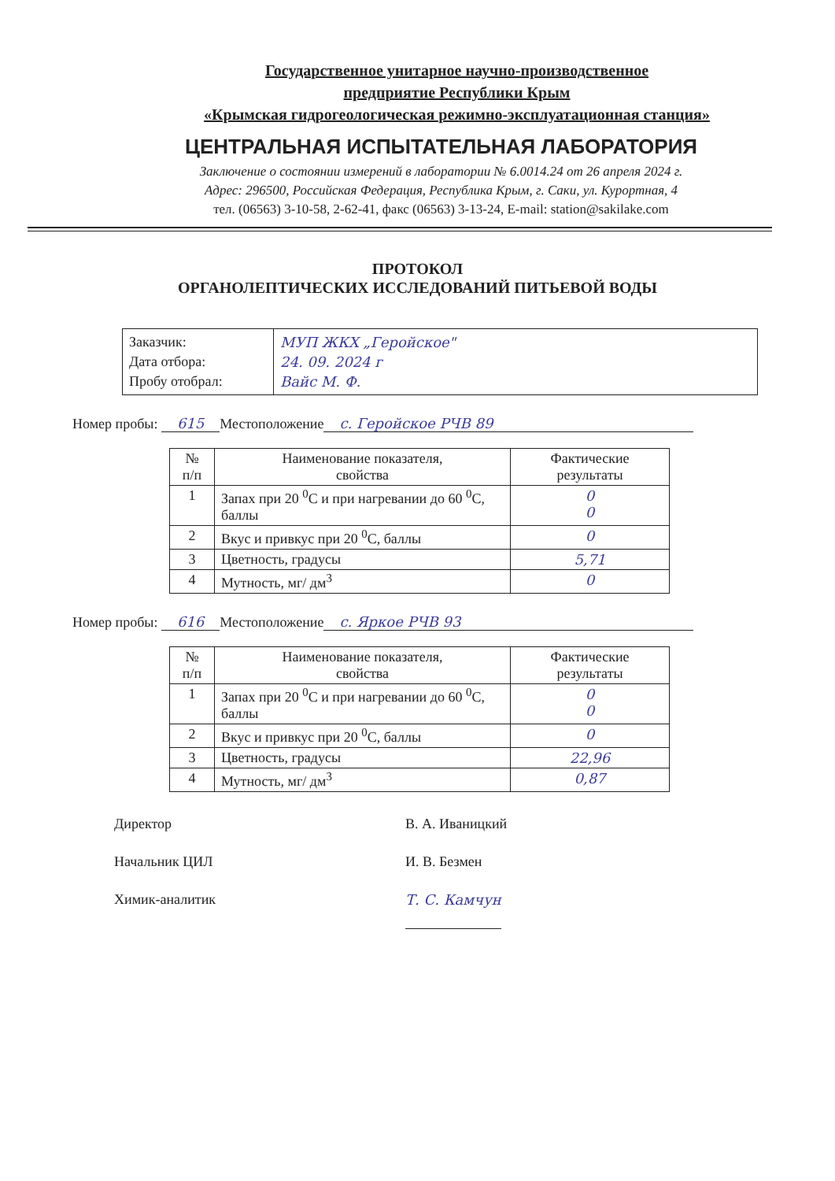Государственное унитарное научно-производственное
предприятие Республики Крым
«Крымская гидрогеологическая режимно-эксплуатационная станция»
ЦЕНТРАЛЬНАЯ ИСПЫТАТЕЛЬНАЯ ЛАБОРАТОРИЯ
Заключение о состоянии измерений в лаборатории № 6.0014.24 от 26 апреля 2024 г.
Адрес: 296500, Российская Федерация, Республика Крым, г. Саки, ул. Курортная, 4
тел. (06563) 3-10-58, 2-62-41, факс (06563) 3-13-24, E-mail: station@sakilake.com
ПРОТОКОЛ
ОРГАНОЛЕПТИЧЕСКИХ ИССЛЕДОВАНИЙ ПИТЬЕВОЙ ВОДЫ
| Заказчик: Дата отбора: Пробу отобрал: | МУП ЖКХ „Геройское" 24. 09. 2024 г Вайс М. Ф. |
Номер пробы: 615 Местоположение с. Геройское РЧВ 89
| № п/п | Наименование показателя, свойства | Фактические результаты |
| --- | --- | --- |
| 1 | Запах при 20 <sup>0</sup>С и при нагревании до 60 <sup>0</sup>С, баллы | 0 0 |
| 2 | Вкус и привкус при 20 <sup>0</sup>С, баллы | 0 |
| 3 | Цветность, градусы | 5,71 |
| 4 | Мутность, мг/ дм<sup>3</sup> | 0 |
Номер пробы: 616 Местоположение с. Яркое РЧВ 93
| № п/п | Наименование показателя, свойства | Фактические результаты |
| --- | --- | --- |
| 1 | Запах при 20 <sup>0</sup>С и при нагревании до 60 <sup>0</sup>С, баллы | 0 0 |
| 2 | Вкус и привкус при 20 <sup>0</sup>С, баллы | 0 |
| 3 | Цветность, градусы | 22,96 |
| 4 | Мутность, мг/ дм<sup>3</sup> | 0,87 |
Директор В. А. Иваницкий
Начальник ЦИЛ И. В. Безмен
Химик-аналитик Т. С. Камчун